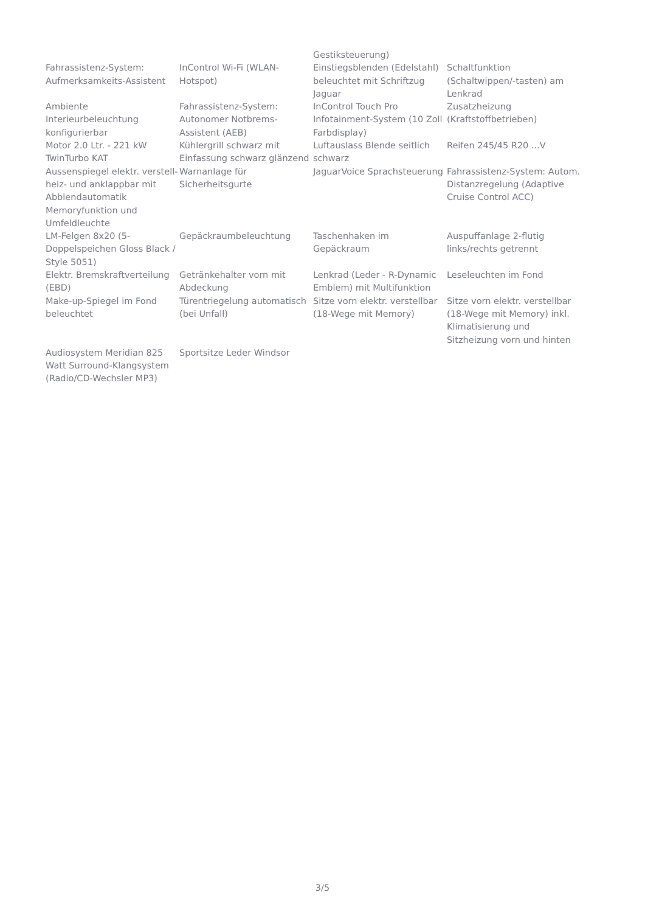| | | Gestiksteuerung) | |
| Fahrassistenz-System: Aufmerksamkeits-Assistent | InControl Wi-Fi (WLAN-Hotspot) | Einstiegsblenden (Edelstahl) beleuchtet mit Schriftzug Jaguar | Schaltfunktion (Schaltwippen/-tasten) am Lenkrad |
| Ambiente Interieurbeleuchtung konfigurierbar | Fahrassistenz-System: Autonomer Notbrems-Assistent (AEB) | InControl Touch Pro Infotainment-System (10 Zoll Farbdisplay) | Zusatzheizung (Kraftstoffbetrieben) |
| Motor 2.0 Ltr. - 221 kW TwinTurbo KAT | Kühlergrill schwarz mit Einfassung schwarz glänzend | Luftauslass Blende seitlich schwarz | Reifen 245/45 R20 ...V |
| Aussenspiegel elektr. verstell-heiz- und anklappbar mit Abblendautomatik Memoryfunktion und Umfeldleuchte | Warnanlage für Sicherheitsgurte | JaguarVoice Sprachsteuerung | Fahrassistenz-System: Autom. Distanzregelung (Adaptive Cruise Control ACC) |
| LM-Felgen 8x20 (5-Doppelspeichen Gloss Black / Style 5051) | Gepäckraumbeleuchtung | Taschenhaken im Gepäckraum | Auspuffanlage 2-flutig links/rechts getrennt |
| Elektr. Bremskraftverteilung (EBD) | Getränkehalter vorn mit Abdeckung | Lenkrad (Leder - R-Dynamic Emblem) mit Multifunktion | Leseleuchten im Fond |
| Make-up-Spiegel im Fond beleuchtet | Türentriegelung automatisch (bei Unfall) | Sitze vorn elektr. verstellbar (18-Wege mit Memory) | Sitze vorn elektr. verstellbar (18-Wege mit Memory) inkl. Klimatisierung und Sitzheizung vorn und hinten |
| Audiosystem Meridian 825 Watt Surround-Klangsystem (Radio/CD-Wechsler MP3) | Sportsitze Leder Windsor | | |
3/5